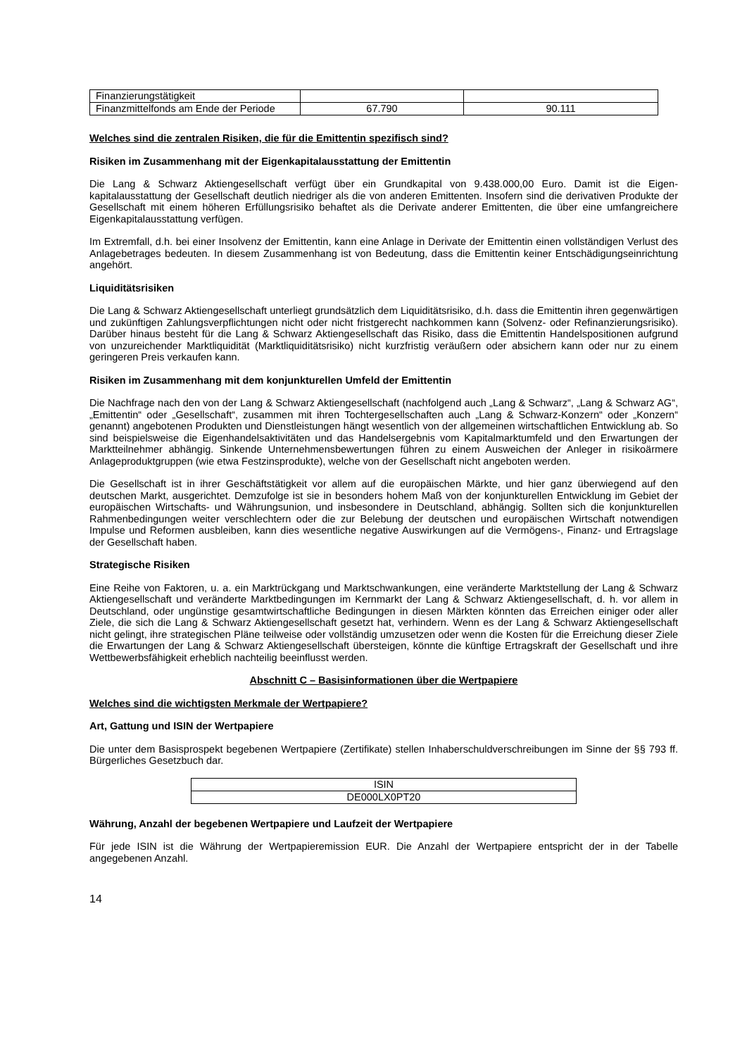| Finanzierungstätigkeit | | |
| Finanzmittelfonds am Ende der Periode | 67.790 | 90.111 |
Welches sind die zentralen Risiken, die für die Emittentin spezifisch sind?
Risiken im Zusammenhang mit der Eigenkapitalausstattung der Emittentin
Die Lang & Schwarz Aktiengesellschaft verfügt über ein Grundkapital von 9.438.000,00 Euro. Damit ist die Eigen-kapitalausstattung der Gesellschaft deutlich niedriger als die von anderen Emittenten. Insofern sind die derivativen Produkte der Gesellschaft mit einem höheren Erfüllungsrisiko behaftet als die Derivate anderer Emittenten, die über eine umfangreichere Eigenkapitalausstattung verfügen.
Im Extremfall, d.h. bei einer Insolvenz der Emittentin, kann eine Anlage in Derivate der Emittentin einen vollständigen Verlust des Anlagebetrages bedeuten. In diesem Zusammenhang ist von Bedeutung, dass die Emittentin keiner Entschädigungseinrichtung angehört.
Liquiditätsrisiken
Die Lang & Schwarz Aktiengesellschaft unterliegt grundsätzlich dem Liquiditätsrisiko, d.h. dass die Emittentin ihren gegenwärtigen und zukünftigen Zahlungsverpflichtungen nicht oder nicht fristgerecht nachkommen kann (Solvenz- oder Refinanzierungsrisiko). Darüber hinaus besteht für die Lang & Schwarz Aktiengesellschaft das Risiko, dass die Emittentin Handelspositionen aufgrund von unzureichender Marktliquidität (Marktliquiditätsrisiko) nicht kurzfristig veräußern oder absichern kann oder nur zu einem geringeren Preis verkaufen kann.
Risiken im Zusammenhang mit dem konjunkturellen Umfeld der Emittentin
Die Nachfrage nach den von der Lang & Schwarz Aktiengesellschaft (nachfolgend auch „Lang & Schwarz“, „Lang & Schwarz AG“, „Emittentin“ oder „Gesellschaft“, zusammen mit ihren Tochtergesellschaften auch „Lang & Schwarz-Konzern“ oder „Konzern“ genannt) angebotenen Produkten und Dienstleistungen hängt wesentlich von der allgemeinen wirtschaftlichen Entwicklung ab. So sind beispielsweise die Eigenhandelsaktivitäten und das Handelsergebnis vom Kapitalmarktumfeld und den Erwartungen der Marktteilnehmer abhängig. Sinkende Unternehmensbewertungen führen zu einem Ausweichen der Anleger in risikoärmere Anlageproduktgruppen (wie etwa Festzinsprodukte), welche von der Gesellschaft nicht angeboten werden.
Die Gesellschaft ist in ihrer Geschäftstätigkeit vor allem auf die europäischen Märkte, und hier ganz überwiegend auf den deutschen Markt, ausgerichtet. Demzufolge ist sie in besonders hohem Maß von der konjunkturellen Entwicklung im Gebiet der europäischen Wirtschafts- und Währungsunion, und insbesondere in Deutschland, abhängig. Sollten sich die konjunkturellen Rahmenbedingungen weiter verschlechtern oder die zur Belebung der deutschen und europäischen Wirtschaft notwendigen Impulse und Reformen ausbleiben, kann dies wesentliche negative Auswirkungen auf die Vermögens-, Finanz- und Ertragslage der Gesellschaft haben.
Strategische Risiken
Eine Reihe von Faktoren, u. a. ein Marktrückgang und Marktschwankungen, eine veränderte Marktstellung der Lang & Schwarz Aktiengesellschaft und veränderte Marktbedingungen im Kernmarkt der Lang & Schwarz Aktiengesellschaft, d. h. vor allem in Deutschland, oder ungünstige gesamtwirtschaftliche Bedingungen in diesen Märkten könnten das Erreichen einiger oder aller Ziele, die sich die Lang & Schwarz Aktiengesellschaft gesetzt hat, verhindern. Wenn es der Lang & Schwarz Aktiengesellschaft nicht gelingt, ihre strategischen Pläne teilweise oder vollständig umzusetzen oder wenn die Kosten für die Erreichung dieser Ziele die Erwartungen der Lang & Schwarz Aktiengesellschaft übersteigen, könnte die künftige Ertragskraft der Gesellschaft und ihre Wettbewerbsfähigkeit erheblich nachteilig beeinflusst werden.
Abschnitt C – Basisinformationen über die Wertpapiere
Welches sind die wichtigsten Merkmale der Wertpapiere?
Art, Gattung und ISIN der Wertpapiere
Die unter dem Basisprospekt begebenen Wertpapiere (Zertifikate) stellen Inhaberschuldverschreibungen im Sinne der §§ 793 ff. Bürgerliches Gesetzbuch dar.
| ISIN |
| DE000LX0PT20 |
Währung, Anzahl der begebenen Wertpapiere und Laufzeit der Wertpapiere
Für jede ISIN ist die Währung der Wertpapieremission EUR. Die Anzahl der Wertpapiere entspricht der in der Tabelle angegebenen Anzahl.
14